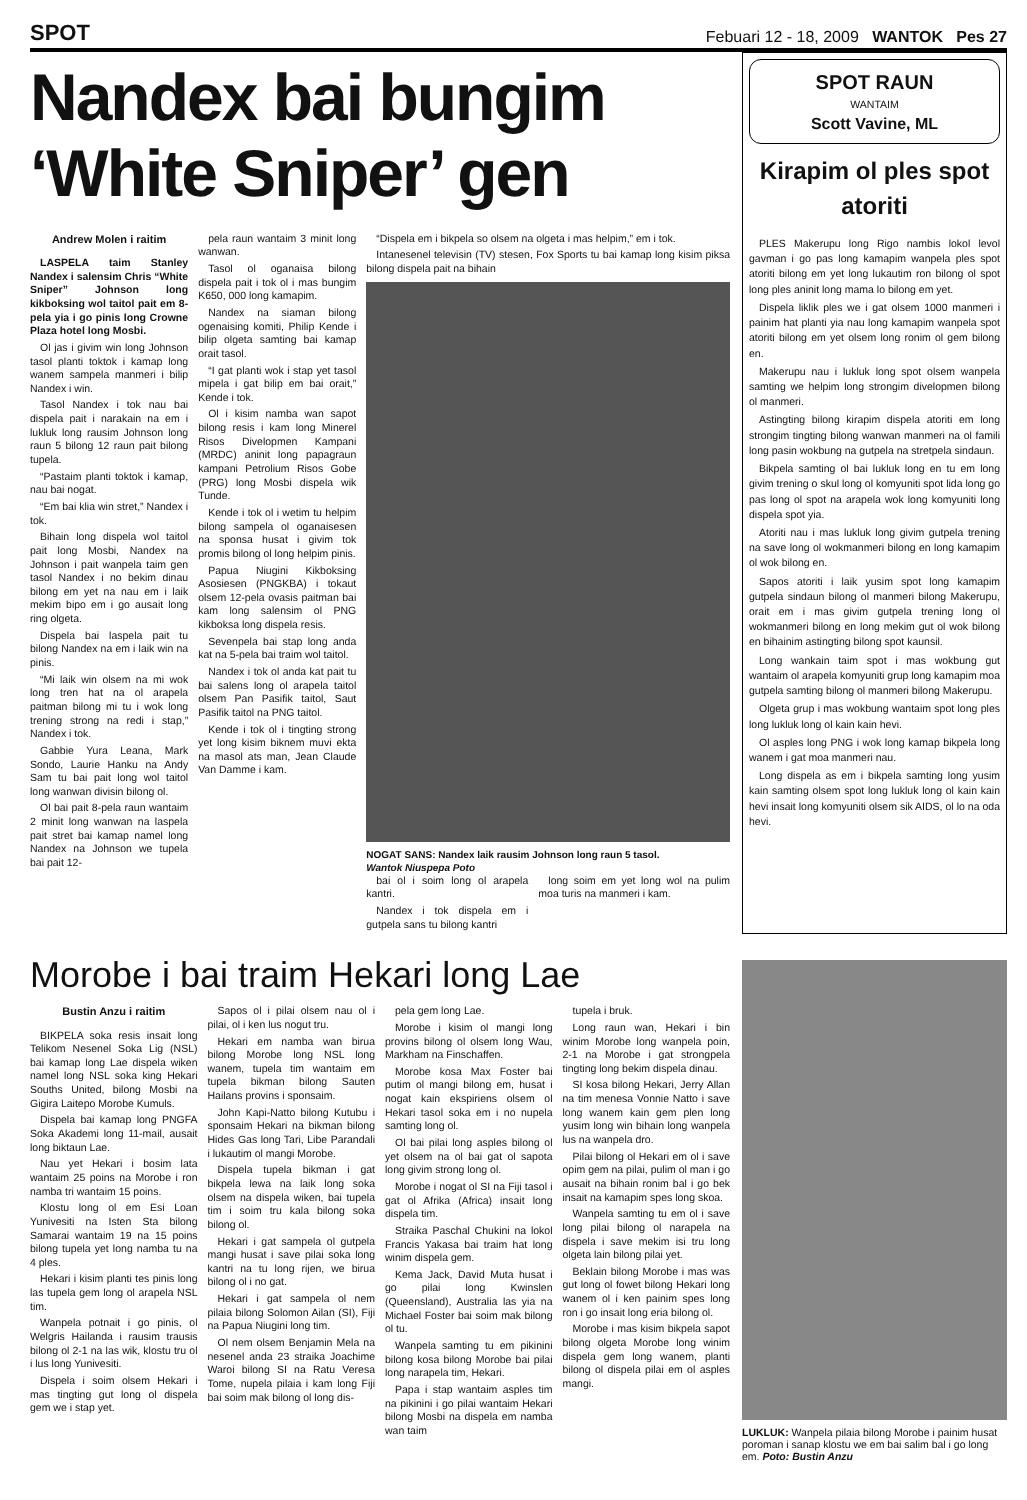SPOT Febuari 12 - 18, 2009 WANTOK Pes 27
Nandex bai bungim ‘White Sniper’ gen
Andrew Molen i raitim
LASPELA taim Stanley Nandex i salensim Chris “White Sniper” Johnson long kikboksing wol taitol pait em 8-pela yia i go pinis long Crowne Plaza hotel long Mosbi.
Ol jas i givim win long Johnson tasol planti toktok i kamap long wanem sampela manmeri i bilip Nandex i win.
Tasol Nandex i tok nau bai dispela pait i narakain na em i lukluk long rausim Johnson long raun 5 bilong 12 raun pait bilong tupela.
“Pastaim planti toktok i kamap, nau bai nogat.
“Em bai klia win stret,” Nandex i tok.
Bihain long dispela wol taitol pait long Mosbi, Nandex na Johnson i pait wanpela taim gen tasol Nandex i no bekim dinau bilong em yet na nau em i laik mekim bipo em i go ausait long ring olgeta.
Dispela bai laspela pait tu bilong Nandex na em i laik win na pinis.
“Mi laik win olsem na mi wok long tren hat na ol arapela paitman bilong mi tu i wok long trening strong na redi i stap,” Nandex i tok.
Gabbie Yura Leana, Mark Sondo, Laurie Hanku na Andy Sam tu bai pait long wol taitol long wanwan divisin bilong ol.
Ol bai pait 8-pela raun wantaim 2 minit long wanwan na laspela pait stret bai kamap namel long Nandex na Johnson we tupela bai pait 12-
pela raun wantaim 3 minit long wanwan.
Tasol ol oganaisa bilong dispela pait i tok ol i mas bungim K650, 000 long kamapim.
Nandex na siaman bilong ogenaising komiti, Philip Kende i bilip olgeta samting bai kamap orait tasol.
“I gat planti wok i stap yet tasol mipela i gat bilip em bai orait,” Kende i tok.
Ol i kisim namba wan sapot bilong resis i kam long Minerel Risos Divelopmen Kampani (MRDC) aninit long papagraun kampani Petrolium Risos Gobe (PRG) long Mosbi dispela wik Tunde.
Kende i tok ol i wetim tu helpim bilong sampela ol oganaisesen na sponsa husat i givim tok promis bilong ol long helpim pinis.
Papua Niugini Kikboksing Asosiesen (PNGKBA) i tokaut olsem 12-pela ovasis paitman bai kam long salensim ol PNG kikboksa long dispela resis.
Sevenpela bai stap long anda kat na 5-pela bai traim wol taitol.
Nandex i tok ol anda kat pait tu bai salens long ol arapela taitol olsem Pan Pasifik taitol, Saut Pasifik taitol na PNG taitol.
Kende i tok ol i tingting strong yet long kisim biknem muvi ekta na masol ats man, Jean Claude Van Damme i kam.
“Dispela em i bikpela so olsem na olgeta i mas helpim,” em i tok.
Intanesenel televisin (TV) stesen, Fox Sports tu bai kamap long kisim piksa bilong dispela pait na bihain
NOGAT SANS: Nandex laik rausim Johnson long raun 5 tasol.
Wantok Niuspepa Poto
bai ol i soim long ol arapela kantri.
Nandex i tok dispela em i gutpela sans tu bilong kantri
long soim em yet long wol na pulim moa turis na manmeri i kam.
SPOT RAUN
WANTAIM
Scott Vavine, ML
Kirapim ol ples spot atoriti
PLES Makerupu long Rigo nambis lokol levol gavman i go pas long kamapim wanpela ples spot atoriti bilong em yet long lukautim ron bilong ol spot long ples aninit long mama lo bilong em yet.
Dispela liklik ples we i gat olsem 1000 manmeri i painim hat planti yia nau long kamapim wanpela spot atoriti bilong em yet olsem long ronim ol gem bilong en.
Makerupu nau i lukluk long spot olsem wanpela samting we helpim long strongim divelopmen bilong ol manmeri.
Astingting bilong kirapim dispela atoriti em long strongim tingting bilong wanwan manmeri na ol famili long pasin wokbung na gutpela na stretpela sindaun.
Bikpela samting ol bai lukluk long en tu em long givim trening o skul long ol komyuniti spot lida long go pas long ol spot na arapela wok long komyuniti long dispela spot yia.
Atoriti nau i mas lukluk long givim gutpela trening na save long ol wokmanmeri bilong en long kamapim ol wok bilong en.
Sapos atoriti i laik yusim spot long kamapim gutpela sindaun bilong ol manmeri bilong Makerupu, orait em i mas givim gutpela trening long ol wokmanmeri bilong en long mekim gut ol wok bilong en bihainim astingting bilong spot kaunsil.
Long wankain taim spot i mas wokbung gut wantaim ol arapela komyuniti grup long kamapim moa gutpela samting bilong ol manmeri bilong Makerupu.
Olgeta grup i mas wokbung wantaim spot long ples long lukluk long ol kain kain hevi.
Ol asples long PNG i wok long kamap bikpela long wanem i gat moa manmeri nau.
Long dispela as em i bikpela samting long yusim kain samting olsem spot long lukluk long ol kain kain hevi insait long komyuniti olsem sik AIDS, ol lo na oda hevi.
Morobe i bai traim Hekari long Lae
Bustin Anzu i raitim
BIKPELA soka resis insait long Telikom Nesenel Soka Lig (NSL) bai kamap long Lae dispela wiken namel long NSL soka king Hekari Souths United, bilong Mosbi na Gigira Laitepo Morobe Kumuls.
Dispela bai kamap long PNGFA Soka Akademi long 11-mail, ausait long biktaun Lae.
Nau yet Hekari i bosim lata wantaim 25 poins na Morobe i ron namba tri wantaim 15 poins.
Klostu long ol em Esi Loan Yunivesiti na Isten Sta bilong Samarai wantaim 19 na 15 poins bilong tupela yet long namba tu na 4 ples.
Hekari i kisim planti tes pinis long las tupela gem long ol arapela NSL tim.
Wanpela potnait i go pinis, ol Welgris Hailanda i rausim trausis bilong ol 2-1 na las wik, klostu tru ol i lus long Yunivesiti.
Dispela i soim olsem Hekari i mas tingting gut long ol dispela gem we i stap yet.
Sapos ol i pilai olsem nau ol i pilai, ol i ken lus nogut tru.
Hekari em namba wan birua bilong Morobe long NSL long wanem, tupela tim wantaim em tupela bikman bilong Sauten Hailans provins i sponsaim.
John Kapi-Natto bilong Kutubu i sponsaim Hekari na bikman bilong Hides Gas long Tari, Libe Parandali i lukautim ol mangi Morobe.
Dispela tupela bikman i gat bikpela lewa na laik long soka olsem na dispela wiken, bai tupela tim i soim tru kala bilong soka bilong ol.
Hekari i gat sampela ol gutpela mangi husat i save pilai soka long kantri na tu long rijen, we birua bilong ol i no gat.
Hekari i gat sampela ol nem pilaia bilong Solomon Ailan (SI), Fiji na Papua Niugini long tim.
Ol nem olsem Benjamin Mela na nesenel anda 23 straika Joachime Waroi bilong SI na Ratu Veresa Tome, nupela pilaia i kam long Fiji bai soim mak bilong ol long dis-
pela gem long Lae.
Morobe i kisim ol mangi long provins bilong ol olsem long Wau, Markham na Finschaffen.
Morobe kosa Max Foster bai putim ol mangi bilong em, husat i nogat kain ekspiriens olsem ol Hekari tasol soka em i no nupela samting long ol.
Ol bai pilai long asples bilong ol yet olsem na ol bai gat ol sapota long givim strong long ol.
Morobe i nogat ol SI na Fiji tasol i gat ol Afrika (Africa) insait long dispela tim.
Straika Paschal Chukini na lokol Francis Yakasa bai traim hat long winim dispela gem.
Kema Jack, David Muta husat i go pilai long Kwinslen (Queensland), Australia las yia na Michael Foster bai soim mak bilong ol tu.
Wanpela samting tu em pikinini bilong kosa bilong Morobe bai pilai long narapela tim, Hekari.
Papa i stap wantaim asples tim na pikinini i go pilai wantaim Hekari bilong Mosbi na dispela em namba wan taim
tupela i bruk.
Long raun wan, Hekari i bin winim Morobe long wanpela poin, 2-1 na Morobe i gat strongpela tingting long bekim dispela dinau.
SI kosa bilong Hekari, Jerry Allan na tim menesa Vonnie Natto i save long wanem kain gem plen long yusim long win bihain long wanpela lus na wanpela dro.
Pilai bilong ol Hekari em ol i save opim gem na pilai, pulim ol man i go ausait na bihain ronim bal i go bek insait na kamapim spes long skoa.
Wanpela samting tu em ol i save long pilai bilong ol narapela na dispela i save mekim isi tru long olgeta lain bilong pilai yet.
Beklain bilong Morobe i mas was gut long ol fowet bilong Hekari long wanem ol i ken painim spes long ron i go insait long eria bilong ol.
Morobe i mas kisim bikpela sapot bilong olgeta Morobe long winim dispela gem long wanem, planti bilong ol dispela pilai em ol asples mangi.
LUKLUK: Wanpela pilaia bilong Morobe i painim husat poroman i sanap klostu we em bai salim bal i go long em. Poto: Bustin Anzu